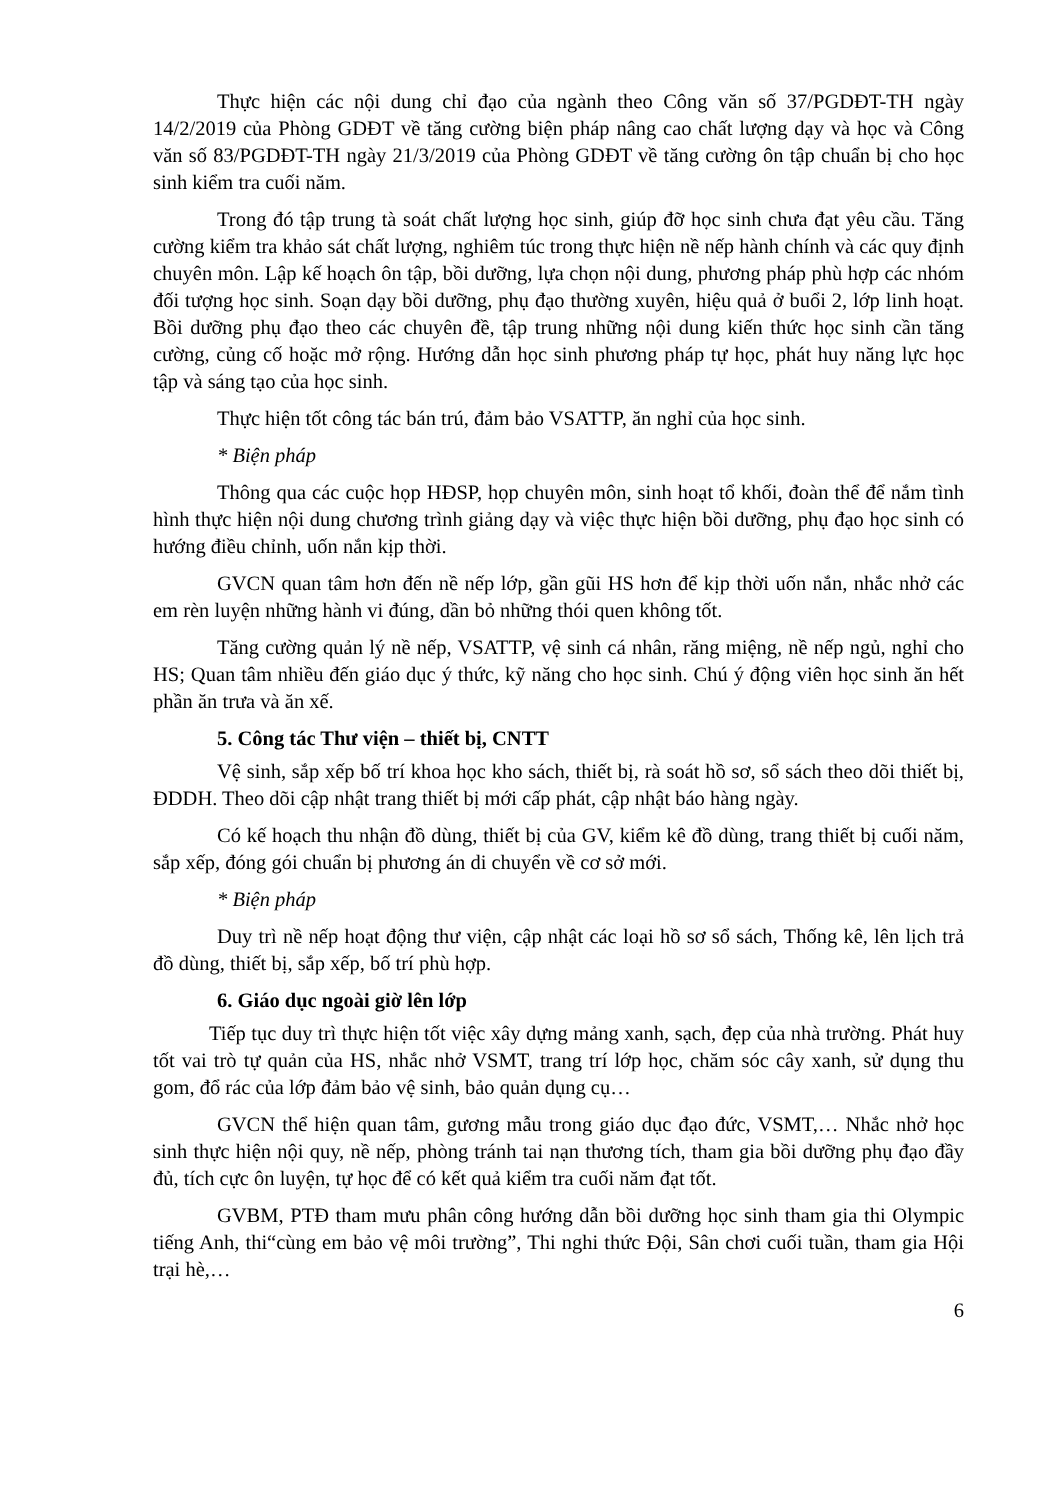Thực hiện các nội dung chỉ đạo của ngành theo Công văn số 37/PGDĐT-TH ngày 14/2/2019 của Phòng GDĐT về tăng cường biện pháp nâng cao chất lượng dạy và học và Công văn số 83/PGDĐT-TH ngày 21/3/2019 của Phòng GDĐT về tăng cường ôn tập chuẩn bị cho học sinh kiểm tra cuối năm.
Trong đó tập trung tà soát chất lượng học sinh, giúp đỡ học sinh chưa đạt yêu cầu. Tăng cường kiểm tra khảo sát chất lượng, nghiêm túc trong thực hiện nề nếp hành chính và các quy định chuyên môn. Lập kế hoạch ôn tập, bồi dưỡng, lựa chọn nội dung, phương pháp phù hợp các nhóm đối tượng học sinh. Soạn dạy bồi dưỡng, phụ đạo thường xuyên, hiệu quả ở buổi 2, lớp linh hoạt. Bồi dưỡng phụ đạo theo các chuyên đề, tập trung những nội dung kiến thức học sinh cần tăng cường, củng cố hoặc mở rộng. Hướng dẫn học sinh phương pháp tự học, phát huy năng lực học tập và sáng tạo của học sinh.
Thực hiện tốt công tác bán trú, đảm bảo VSATTP, ăn nghỉ của học sinh.
* Biện pháp
Thông qua các cuộc họp HĐSP, họp chuyên môn, sinh hoạt tổ khối, đoàn thể để nắm tình hình thực hiện nội dung chương trình giảng dạy và việc thực hiện bồi dưỡng, phụ đạo học sinh có hướng điều chỉnh, uốn nắn kịp thời.
GVCN quan tâm hơn đến nề nếp lớp, gần gũi HS hơn để kịp thời uốn nắn, nhắc nhở các em rèn luyện những hành vi đúng, dần bỏ những thói quen không tốt.
Tăng cường quản lý nề nếp, VSATTP, vệ sinh cá nhân, răng miệng, nề nếp ngủ, nghỉ cho HS; Quan tâm nhiều đến giáo dục ý thức, kỹ năng cho học sinh. Chú ý động viên học sinh ăn hết phần ăn trưa và ăn xế.
5. Công tác Thư viện – thiết bị, CNTT
Vệ sinh, sắp xếp bố trí khoa học kho sách, thiết bị, rà soát hồ sơ, sổ sách theo dõi thiết bị, ĐDDH. Theo dõi cập nhật trang thiết bị mới cấp phát, cập nhật báo hàng ngày.
Có kế hoạch thu nhận đồ dùng, thiết bị của GV, kiểm kê đồ dùng, trang thiết bị cuối năm, sắp xếp, đóng gói chuẩn bị phương án di chuyển về cơ sở mới.
* Biện pháp
Duy trì nề nếp hoạt động thư viện, cập nhật các loại hồ sơ sổ sách, Thống kê, lên lịch trả đồ dùng, thiết bị, sắp xếp, bố trí phù hợp.
6. Giáo dục ngoài giờ lên lớp
Tiếp tục duy trì thực hiện tốt việc xây dựng mảng xanh, sạch, đẹp của nhà trường. Phát huy tốt vai trò tự quản của HS, nhắc nhở VSMT, trang trí lớp học, chăm sóc cây xanh, sử dụng thu gom, đổ rác của lớp đảm bảo vệ sinh, bảo quản dụng cụ…
GVCN thể hiện quan tâm, gương mẫu trong giáo dục đạo đức, VSMT,… Nhắc nhở học sinh thực hiện nội quy, nề nếp, phòng tránh tai nạn thương tích, tham gia bồi dưỡng phụ đạo đầy đủ, tích cực ôn luyện, tự học để có kết quả kiểm tra cuối năm đạt tốt.
GVBM, PTĐ tham mưu phân công hướng dẫn bồi dưỡng học sinh tham gia thi Olympic tiếng Anh, thi“cùng em bảo vệ môi trường”, Thi nghi thức Đội, Sân chơi cuối tuần, tham gia Hội trại hè,…
6